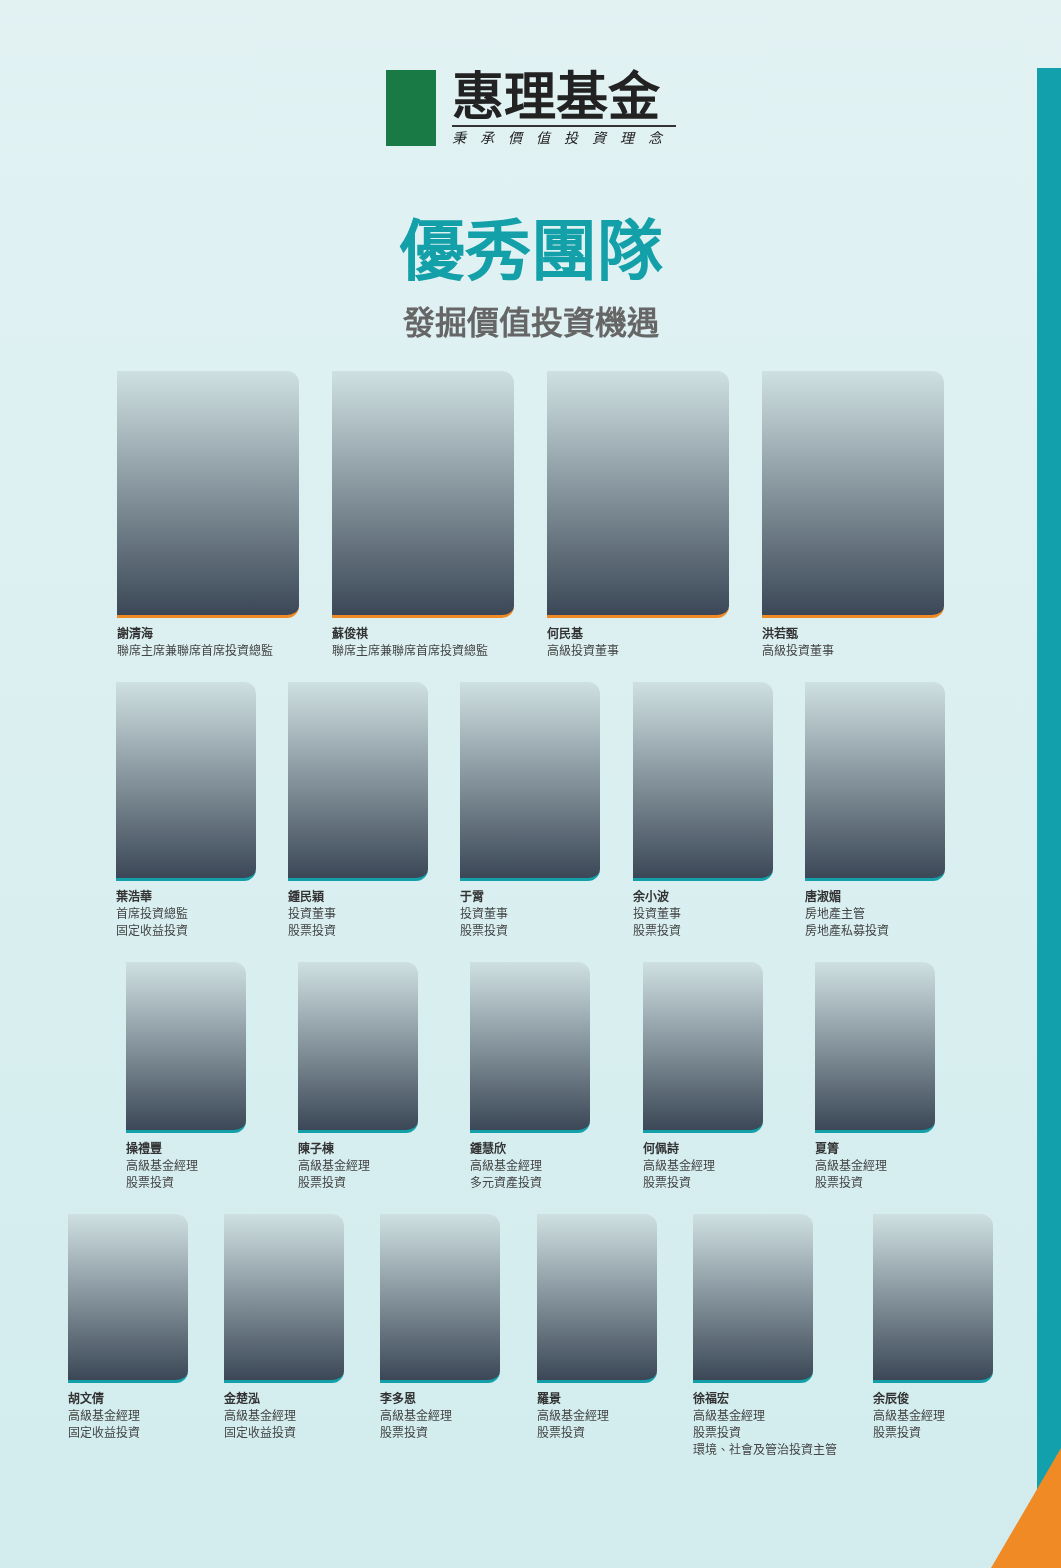惠理基金
秉承價值投資理念
優秀團隊
發掘價值投資機遇
謝清海
聯席主席兼聯席首席投資總監
蘇俊祺
聯席主席兼聯席首席投資總監
何民基
高級投資董事
洪若甄
高級投資董事
葉浩華
首席投資總監
固定收益投資
鍾民穎
投資董事
股票投資
于霄
投資董事
股票投資
余小波
投資董事
股票投資
唐淑媚
房地產主管
房地產私募投資
操禮豐
高級基金經理
股票投資
陳子棟
高級基金經理
股票投資
鍾慧欣
高級基金經理
多元資產投資
何佩詩
高級基金經理
股票投資
夏箐
高級基金經理
股票投資
胡文倩
高級基金經理
固定收益投資
金楚泓
高級基金經理
固定收益投資
李多恩
高級基金經理
股票投資
羅景
高級基金經理
股票投資
徐福宏
高級基金經理
股票投資
環境、社會及管治投資主管
余辰俊
高級基金經理
股票投資